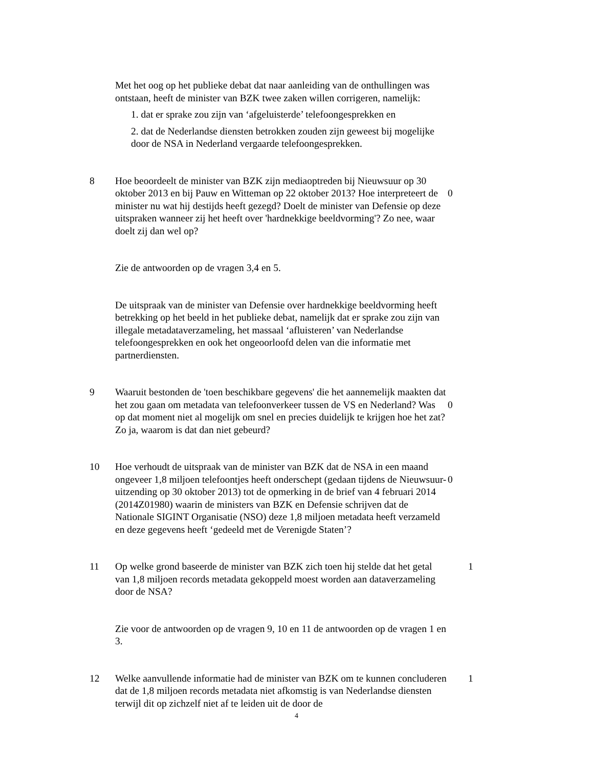Met het oog op het publieke debat dat naar aanleiding van de onthullingen was ontstaan, heeft de minister van BZK twee zaken willen corrigeren, namelijk:
1. dat er sprake zou zijn van ‘afgeluisterde’ telefoongesprekken en
2. dat de Nederlandse diensten betrokken zouden zijn geweest bij mogelijke door de NSA in Nederland vergaarde telefoongesprekken.
8 Hoe beoordeelt de minister van BZK zijn mediaoptreden bij Nieuwsuur op 30 oktober 2013 en bij Pauw en Witteman op 22 oktober 2013? Hoe interpreteert de minister nu wat hij destijds heeft gezegd? Doelt de minister van Defensie op deze uitspraken wanneer zij het heeft over 'hardnekkige beeldvorming'? Zo nee, waar doelt zij dan wel op?
0
Zie de antwoorden op de vragen 3,4 en 5.
De uitspraak van de minister van Defensie over hardnekkige beeldvorming heeft betrekking op het beeld in het publieke debat, namelijk dat er sprake zou zijn van illegale metadataverzameling, het massaal ‘afluisteren’ van Nederlandse telefoongesprekken en ook het ongeoorloofd delen van die informatie met partnerdiensten.
9 Waaruit bestonden de 'toen beschikbare gegevens' die het aannemelijk maakten dat het zou gaan om metadata van telefoonverkeer tussen de VS en Nederland? Was op dat moment niet al mogelijk om snel en precies duidelijk te krijgen hoe het zat? Zo ja, waarom is dat dan niet gebeurd?
0
10 Hoe verhoudt de uitspraak van de minister van BZK dat de NSA in een maand ongeveer 1,8 miljoen telefoontjes heeft onderschept (gedaan tijdens de Nieuwsuur-uitzending op 30 oktober 2013) tot de opmerking in de brief van 4 februari 2014 (2014Z01980) waarin de ministers van BZK en Defensie schrijven dat de Nationale SIGINT Organisatie (NSO) deze 1,8 miljoen metadata heeft verzameld en deze gegevens heeft ‘gedeeld met de Verenigde Staten’?
0
11 Op welke grond baseerde de minister van BZK zich toen hij stelde dat het getal van 1,8 miljoen records metadata gekoppeld moest worden aan dataverzameling door de NSA?
1
Zie voor de antwoorden op de vragen 9, 10 en 11 de antwoorden op de vragen 1 en 3.
12 Welke aanvullende informatie had de minister van BZK om te kunnen concluderen dat de 1,8 miljoen records metadata niet afkomstig is van Nederlandse diensten terwijl dit op zichzelf niet af te leiden uit de door de
1
4